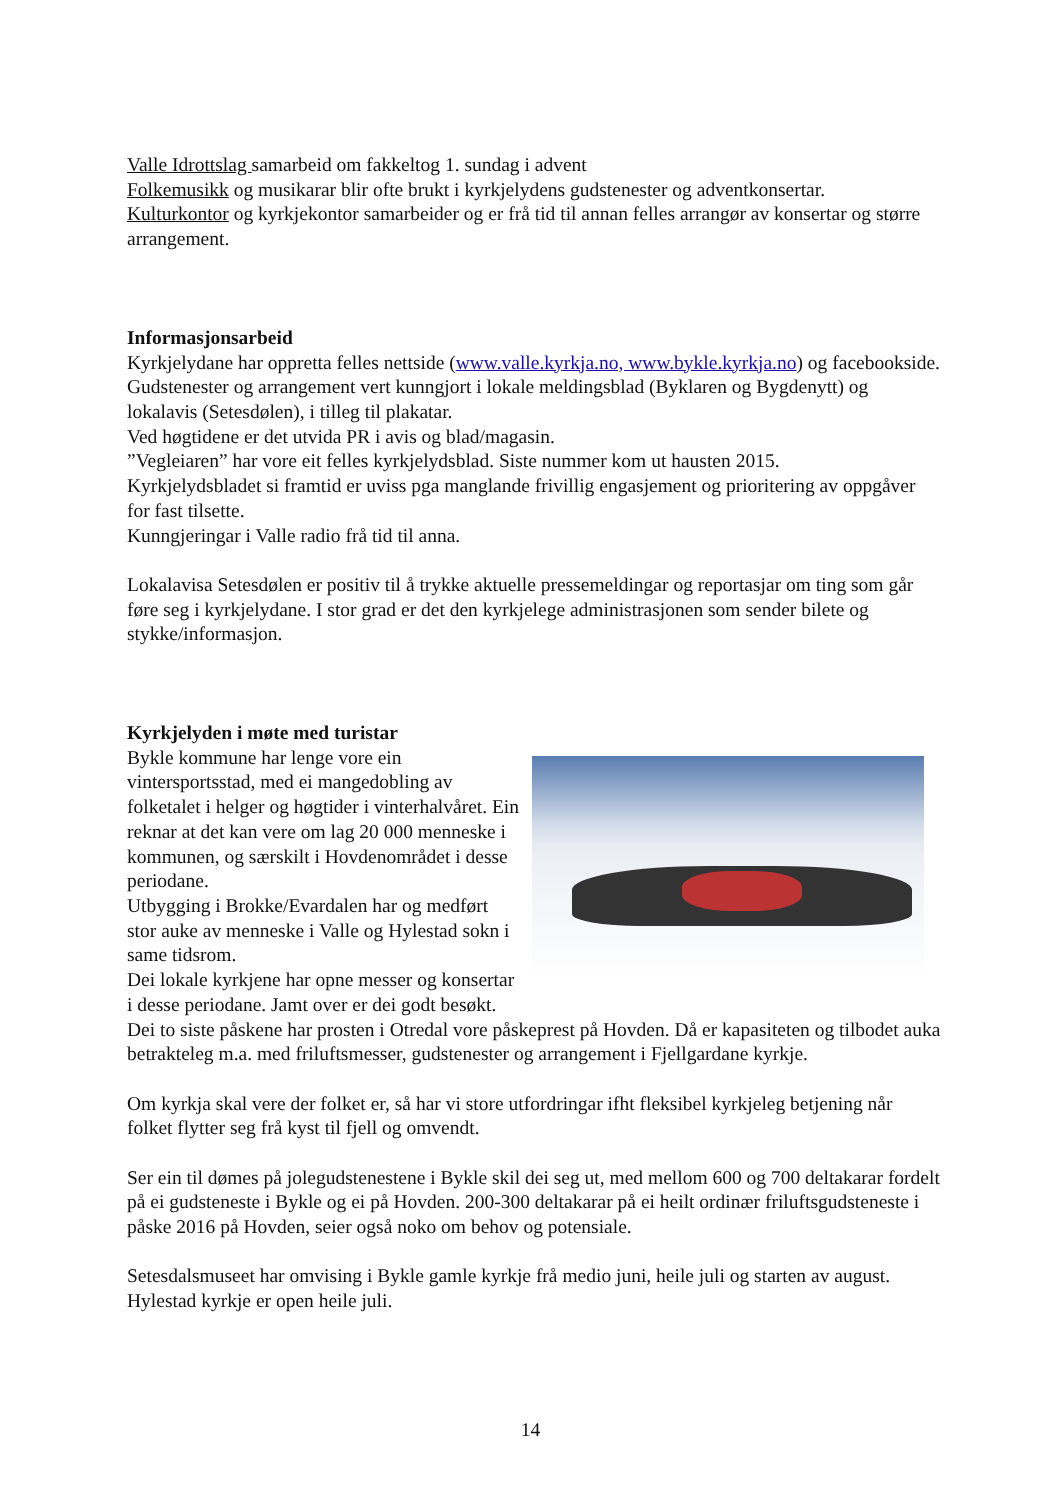Valle Idrottslag samarbeid om fakkeltog 1. sundag i advent
Folkemusikk og musikarar blir ofte brukt i kyrkjelydens gudstenester og adventkonsertar.
Kulturkontor og kyrkjekontor samarbeider og er frå tid til annan felles arrangør av konsertar og større arrangement.
Informasjonsarbeid
Kyrkjelydane har oppretta felles nettside (www.valle.kyrkja.no, www.bykle.kyrkja.no) og facebookside.
Gudstenester og arrangement vert kunngjort i lokale meldingsblad (Byklaren og Bygdenytt) og lokalavis (Setesdølen), i tilleg til plakatar.
Ved høgtidene er det utvida PR i avis og blad/magasin.
”Vegleiaren” har vore eit felles kyrkjelydsblad. Siste nummer kom ut hausten 2015.
Kyrkjelydsbladet si framtid er uviss pga manglande frivillig engasjement og prioritering av oppgåver for fast tilsette.
Kunngjeringar i Valle radio frå tid til anna.
Lokalavisa Setesdølen er positiv til å trykke aktuelle pressemeldingar og reportasjar om ting som går føre seg i kyrkjelydane. I stor grad er det den kyrkjelege administrasjonen som sender bilete og stykke/informasjon.
Kyrkjelyden i møte med turistar
Bykle kommune har lenge vore ein vintersportsstad, med ei mangedobling av folketalet i helger og høgtider i vinterhalvåret. Ein reknar at det kan vere om lag 20 000 menneske i kommunen, og særskilt i Hovdenområdet i desse periodane.
Utbygging i Brokke/Evardalen har og medført stor auke av menneske i Valle og Hylestad sokn i same tidsrom.
Dei lokale kyrkjene har opne messer og konsertar i desse periodane. Jamt over er dei godt besøkt.
Dei to siste påskene har prosten i Otredal vore påskeprest på Hovden. Då er kapasiteten og tilbodet auka betrakteleg m.a. med friluftsmesser, gudstenester og arrangement i Fjellgardane kyrkje.
Om kyrkja skal vere der folket er, så har vi store utfordringar ifht fleksibel kyrkjeleg betjening når folket flytter seg frå kyst til fjell og omvendt.
Ser ein til dømes på jolegudstenestene i Bykle skil dei seg ut, med mellom 600 og 700 deltakarar fordelt på ei gudsteneste i Bykle og ei på Hovden. 200-300 deltakarar på ei heilt ordinær friluftsgudsteneste i påske 2016 på Hovden, seier også noko om behov og potensiale.
Setesdalsmuseet har omvising i Bykle gamle kyrkje frå medio juni, heile juli og starten av august. Hylestad kyrkje er open heile juli.
14